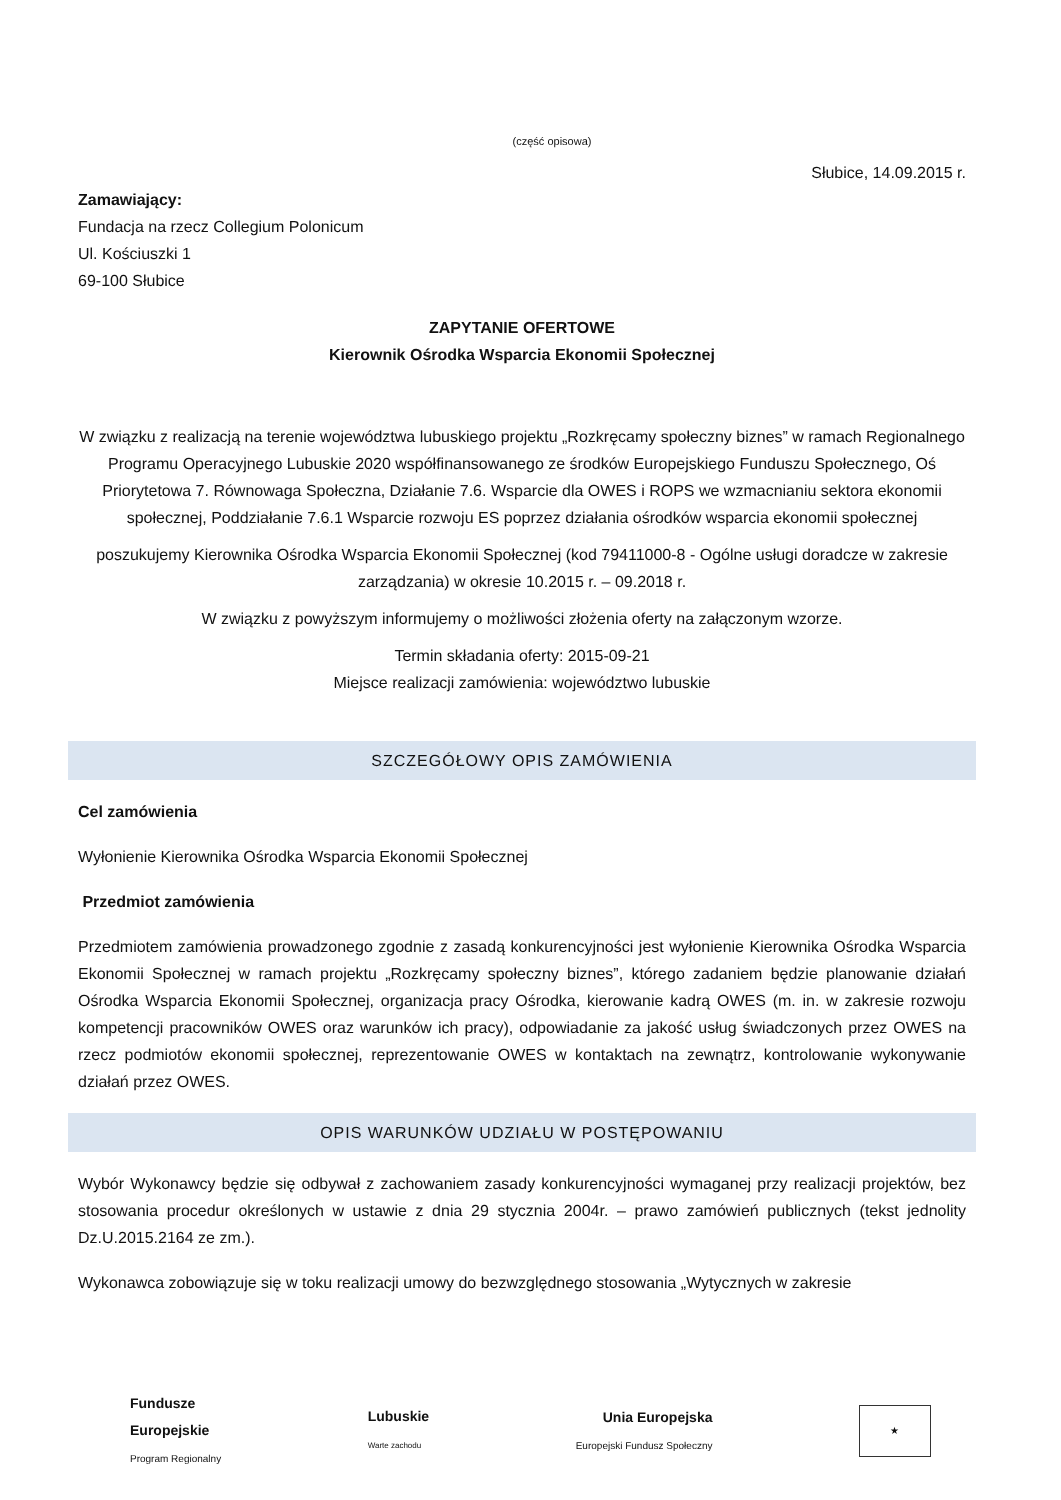(część opisowa)
Słubice, 14.09.2015 r.
Zamawiający:
Fundacja na rzecz Collegium Polonicum
Ul. Kościuszki 1
69-100 Słubice
ZAPYTANIE OFERTOWE
Kierownik Ośrodka Wsparcia Ekonomii Społecznej
W związku z realizacją na terenie województwa lubuskiego projektu „Rozkręcamy społeczny biznes” w ramach Regionalnego Programu Operacyjnego Lubuskie 2020 współfinansowanego ze środków Europejskiego Funduszu Społecznego, Oś Priorytetowa 7. Równowaga Społeczna, Działanie 7.6. Wsparcie dla OWES i ROPS we wzmacnianiu sektora ekonomii społecznej, Poddziałanie 7.6.1 Wsparcie rozwoju ES poprzez działania ośrodków wsparcia ekonomii społecznej
poszukujemy Kierownika Ośrodka Wsparcia Ekonomii Społecznej (kod 79411000-8 - Ogólne usługi doradcze w zakresie zarządzania) w okresie 10.2015 r. – 09.2018 r.
W związku z powyższym informujemy o możliwości złożenia oferty na załączonym wzorze.
Termin składania oferty: 2015-09-21
Miejsce realizacji zamówienia: województwo lubuskie
SZCZEGÓŁOWY OPIS ZAMÓWIENIA
Cel zamówienia
Wyłonienie Kierownika Ośrodka Wsparcia Ekonomii Społecznej
Przedmiot zamówienia
Przedmiotem zamówienia prowadzonego zgodnie z zasadą konkurencyjności jest wyłonienie Kierownika Ośrodka Wsparcia Ekonomii Społecznej w ramach projektu „Rozkręcamy społeczny biznes”, którego zadaniem będzie planowanie działań Ośrodka Wsparcia Ekonomii Społecznej, organizacja pracy Ośrodka, kierowanie kadrą OWES (m. in. w zakresie rozwoju kompetencji pracowników OWES oraz warunków ich pracy), odpowiadanie za jakość usług świadczonych przez OWES na rzecz podmiotów ekonomii społecznej, reprezentowanie OWES w kontaktach na zewnątrz, kontrolowanie wykonywanie działań przez OWES.
OPIS WARUNKÓW UDZIAŁU W POSTĘPOWANIU
Wybór Wykonawcy będzie się odbywał z zachowaniem zasady konkurencyjności wymaganej przy realizacji projektów, bez stosowania procedur określonych w ustawie z dnia 29 stycznia 2004r. – prawo zamówień publicznych (tekst jednolity Dz.U.2015.2164 ze zm.).
Wykonawca zobowiązuje się w toku realizacji umowy do bezwzględnego stosowania „Wytycznych w zakresie
Fundusze
Europejskie
Program Regionalny
Lubuskie
Warte zachodu
Unia Europejska
Europejski Fundusz Społeczny
★